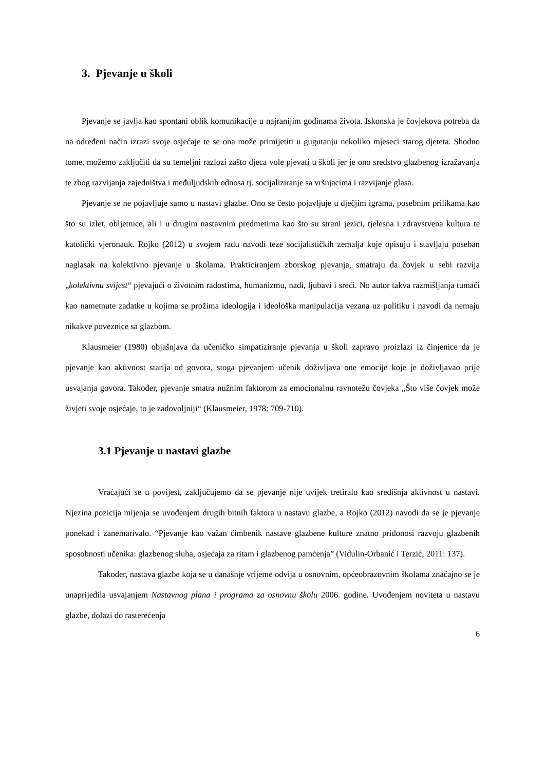3. Pjevanje u školi
Pjevanje se javlja kao spontani oblik komunikacije u najranijim godinama života. Iskonska je čovjekova potreba da na određeni način izrazi svoje osjećaje te se ona može primijetiti u gugutanju nekoliko mjeseci starog djeteta. Shodno tome, možemo zaključiti da su temeljni razlozi zašto djeca vole pjevati u školi jer je ono sredstvo glazbenog izražavanja te zbog razvijanja zajedništva i međuljudskih odnosa tj. socijaliziranje sa vršnjacima i razvijanje glasa.
Pjevanje se ne pojavljuje samo u nastavi glazbe. Ono se često pojavljuje u dječjim igrama, posebnim prilikama kao što su izlet, obljetnice, ali i u drugim nastavnim predmetima kao što su strani jezici, tjelesna i zdravstvena kultura te katolički vjeronauk. Rojko (2012) u svojem radu navodi teze socijalističkih zemalja koje opisuju i stavljaju poseban naglasak na kolektivno pjevanje u školama. Prakticiranjem zborskog pjevanja, smatraju da čovjek u sebi razvija „kolektivnu svijest“ pjevajući o životnim radostima, humanizmu, nadi, ljubavi i sreći. No autor takva razmišljanja tumači kao nametnute zadatke u kojima se prožima ideologija i ideološka manipulacija vezana uz politiku i navodi da nemaju nikakve poveznice sa glazbom.
Klausmeier (1980) objašnjava da učeničko simpatiziranje pjevanja u školi zapravo proizlazi iz činjenice da je pjevanje kao aktivnost starija od govora, stoga pjevanjem učenik doživljava one emocije koje je doživljavao prije usvajanja govora. Također, pjevanje smatra nužnim faktorom za emocionalnu ravnotežu čovjeka „Što više čovjek može živjeti svoje osjećaje, to je zadovoljniji“ (Klausmeier, 1978: 709-710).
3.1 Pjevanje u nastavi glazbe
Vraćajući se u povijest, zaključujemo da se pjevanje nije uvijek tretiralo kao središnja aktivnost u nastavi. Njezina pozicija mijenja se uvođenjem drugih bitnih faktora u nastavu glazbe, a Rojko (2012) navodi da se je pjevanje ponekad i zanemarivalo. “Pjevanje kao važan čimbenik nastave glazbene kulture znatno pridonosi razvoju glazbenih sposobnosti učenika: glazbenog sluha, osjećaja za ritam i glazbenog pamćenja” (Vidulin-Orbanić i Terzić, 2011: 137).
Također, nastava glazbe koja se u današnje vrijeme odvija u osnovnim, općeobrazovnim školama značajno se je unaprijedila usvajanjem Nastavnog plana i programa za osnovnu školu 2006. godine. Uvođenjem noviteta u nastavu glazbe, dolazi do rasterećenja
6